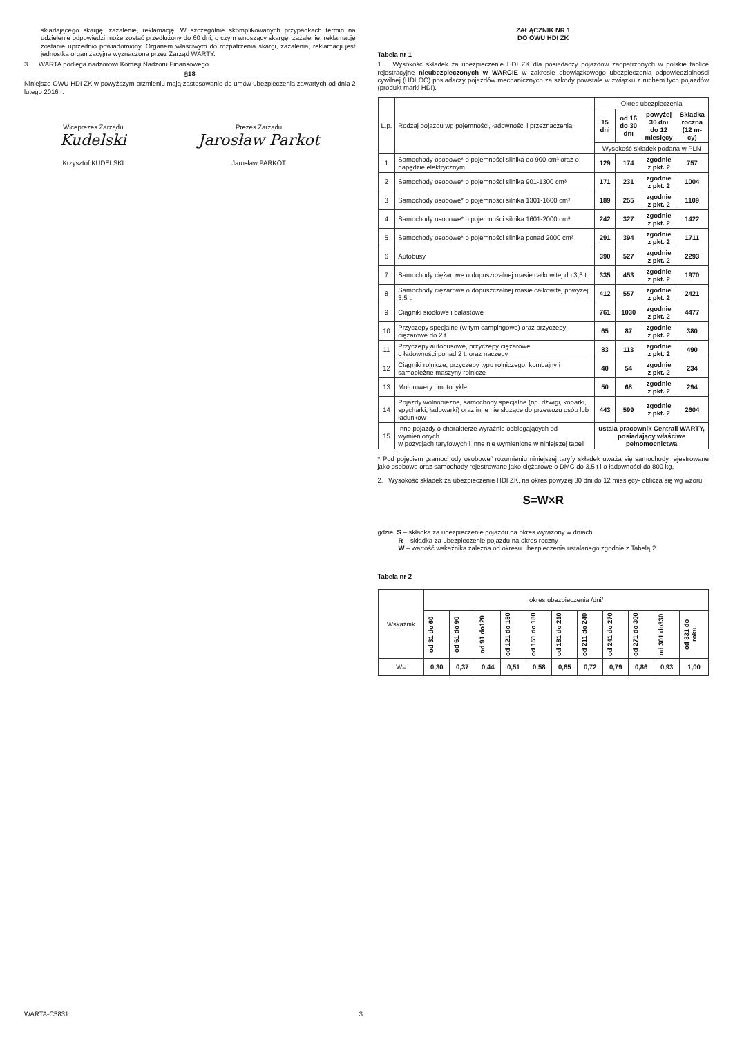składającego skargę, zażalenie, reklamację. W szczególnie skomplikowanych przypadkach termin na udzielenie odpowiedzi może zostać przedłużony do 60 dni, o czym wnoszący skargę, zażalenie, reklamację zostanie uprzednio powiadomiony. Organem właściwym do rozpatrzenia skargi, zażalenia, reklamacji jest jednostka organizacyjna wyznaczona przez Zarząd WARTY.
3. WARTA podlega nadzorowi Komisji Nadzoru Finansowego.
§18
Niniejsze OWU HDI ZK w powyższym brzmieniu mają zastosowanie do umów ubezpieczenia zawartych od dnia 2 lutego 2016 r.
Wiceprezes Zarządu
Kudelski
Krzysztof KUDELSKI
Prezes Zarządu
Jarosław Parkot
Jarosław PARKOT
ZAŁĄCZNIK NR 1
DO OWU HDI ZK
Tabela nr 1
1. Wysokość składek za ubezpieczenie HDI ZK dla posiadaczy pojazdów zaopatrzonych w polskie tablice rejestracyjne nieubezpieczonych w WARCIE w zakresie obowiązkowego ubezpieczenia odpowiedzialności cywilnej (HDI OC) posiadaczy pojazdów mechanicznych za szkody powstałe w związku z ruchem tych pojazdów (produkt marki HDI).
| L.p. | Rodzaj pojazdu wg pojemności, ładowności i przeznaczenia | Okres ubezpieczenia | | | |
| --- | --- | --- | --- | --- | --- |
| | | 15 dni | od 16 do 30 dni | powyżej 30 dni do 12 miesięcy | Składka roczna (12 m-cy) |
| | | Wysokość składek podana w PLN | | | |
| 1 | Samochody osobowe* o pojemności silnika do 900 cm³ oraz o napędzie elektrycznym | 129 | 174 | zgodnie z pkt. 2 | 757 |
| 2 | Samochody osobowe* o pojemności silnika 901-1300 cm³ | 171 | 231 | zgodnie z pkt. 2 | 1004 |
| 3 | Samochody osobowe* o pojemności silnika 1301-1600 cm³ | 189 | 255 | zgodnie z pkt. 2 | 1109 |
| 4 | Samochody osobowe* o pojemności silnika 1601-2000 cm³ | 242 | 327 | zgodnie z pkt. 2 | 1422 |
| 5 | Samochody osobowe* o pojemności silnika ponad 2000 cm³ | 291 | 394 | zgodnie z pkt. 2 | 1711 |
| 6 | Autobusy | 390 | 527 | zgodnie z pkt. 2 | 2293 |
| 7 | Samochody ciężarowe o dopuszczalnej masie całkowitej do 3,5 t. | 335 | 453 | zgodnie z pkt. 2 | 1970 |
| 8 | Samochody ciężarowe o dopuszczalnej masie całkowitej powyżej 3,5 t. | 412 | 557 | zgodnie z pkt. 2 | 2421 |
| 9 | Ciągniki siodłowe i balastowe | 761 | 1030 | zgodnie z pkt. 2 | 4477 |
| 10 | Przyczepy specjalne (w tym campingowe) oraz przyczepy ciężarowe do 2 t. | 65 | 87 | zgodnie z pkt. 2 | 380 |
| 11 | Przyczepy autobusowe, przyczepy ciężarowe o ładowności ponad 2 t. oraz naczepy | 83 | 113 | zgodnie z pkt. 2 | 490 |
| 12 | Ciągniki rolnicze, przyczepy typu rolniczego, kombajny i samobieżne maszyny rolnicze | 40 | 54 | zgodnie z pkt. 2 | 234 |
| 13 | Motorowery i motocykle | 50 | 68 | zgodnie z pkt. 2 | 294 |
| 14 | Pojazdy wolnobieżne, samochody specjalne (np. dźwigi, koparki, spycharki, ładowarki) oraz inne nie służące do przewozu osób lub ładunków | 443 | 599 | zgodnie z pkt. 2 | 2604 |
| 15 | Inne pojazdy o charakterze wyraźnie odbiegających od wymienionych w pozycjach taryfowych i inne nie wymienione w niniejszej tabeli | ustala pracownik Centrali WARTY, posiadający właściwe pełnomocnictwa | | | |
* Pod pojęciem „samochody osobowe” rozumieniu niniejszej taryfy składek uważa się samochody rejestrowane jako osobowe oraz samochody rejestrowane jako ciężarowe o DMC do 3,5 t i o ładowności do 800 kg,
2. Wysokość składek za ubezpieczenie HDI ZK, na okres powyżej 30 dni do 12 miesięcy- oblicza się wg wzoru:
S=W×R
gdzie: S – składka za ubezpieczenie pojazdu na okres wyrażony w dniach
R – składka za ubezpieczenie pojazdu na okres roczny
W – wartość wskaźnika zależna od okresu ubezpieczenia ustalanego zgodnie z Tabelą 2.
Tabela nr 2
| Wskaźnik | okres ubezpieczenia /dni/ | | | | | | | | | | |
| --- | --- | --- | --- | --- | --- | --- | --- | --- | --- | --- | --- |
| | od 31 do 60 | od 61 do 90 | od 91 do120 | od 121 do 150 | od 151 do 180 | od 181 do 210 | od 211 do 240 | od 241 do 270 | od 271 do 300 | od 301 do330 | od 331 do roku |
| W= | 0,30 | 0,37 | 0,44 | 0,51 | 0,58 | 0,65 | 0,72 | 0,79 | 0,86 | 0,93 | 1,00 |
WARTA-C5831 3